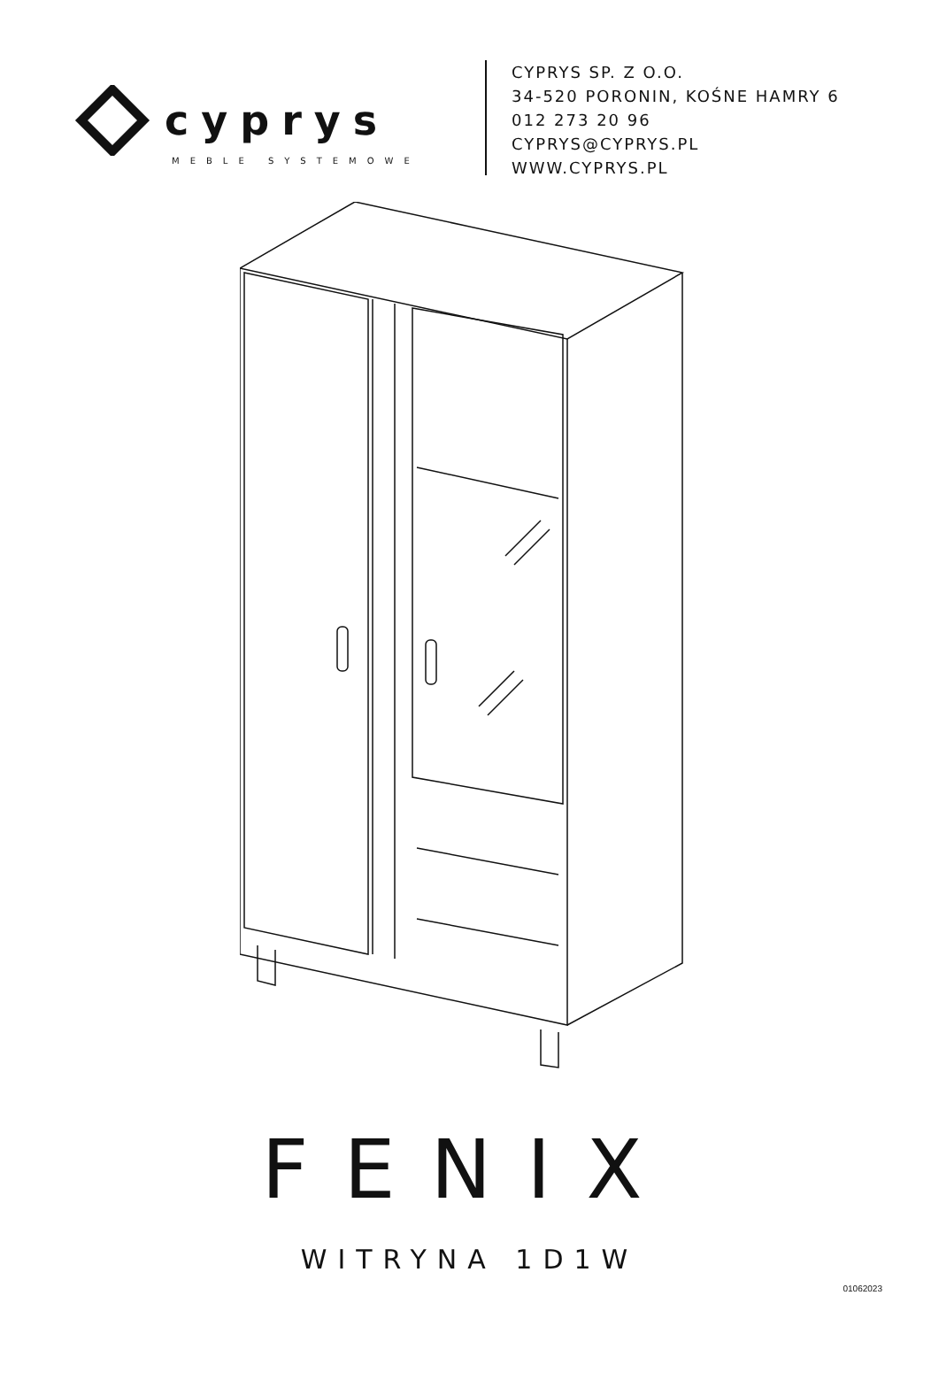cyprys
MEBLE SYSTEMOWE
CYPRYS SP. Z O.O.
34-520 PORONIN, KOŚNE HAMRY 6
012 273 20 96
CYPRYS@CYPRYS.PL
WWW.CYPRYS.PL
FENIX
WITRYNA 1D1W
01062023